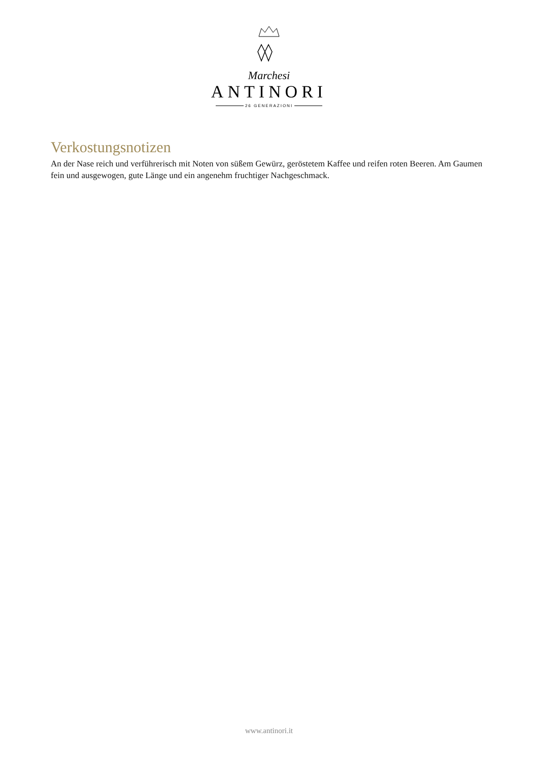Marchesi
ANTINORI
26 GENERAZIONI
Verkostungsnotizen
An der Nase reich und verführerisch mit Noten von süßem Gewürz, geröstetem Kaffee und reifen roten Beeren. Am Gaumen fein und ausgewogen, gute Länge und ein angenehm fruchtiger Nachgeschmack.
www.antinori.it